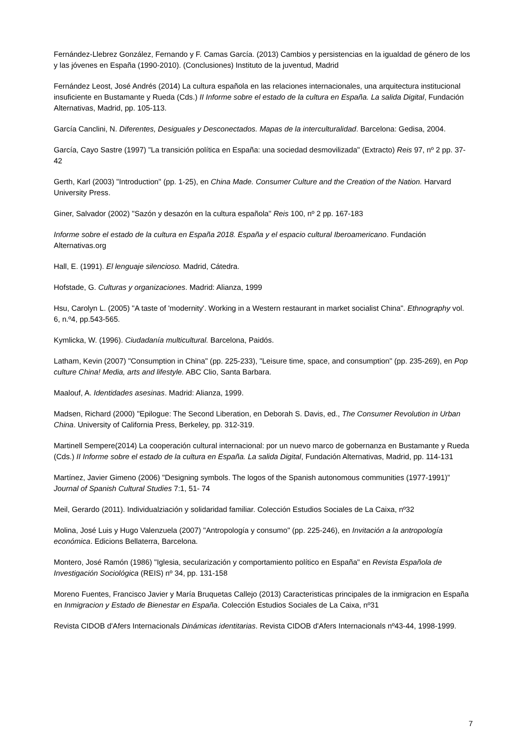Fernández-Llebrez González, Fernando y F. Camas García. (2013) Cambios y persistencias en la igualdad de género de los y las jóvenes en España (1990-2010). (Conclusiones) Instituto de la juventud, Madrid
Fernández Leost, José Andrés (2014) La cultura española en las relaciones internacionales, una arquitectura institucional insuficiente en Bustamante y Rueda (Cds.) II Informe sobre el estado de la cultura en España. La salida Digital, Fundación Alternativas, Madrid, pp. 105-113.
García Canclini, N. Diferentes, Desiguales y Desconectados. Mapas de la interculturalidad. Barcelona: Gedisa, 2004.
García, Cayo Sastre (1997) "La transición política en España: una sociedad desmovilizada" (Extracto) Reis 97, nº 2 pp. 37-42
Gerth, Karl (2003) "Introduction" (pp. 1-25), en China Made. Consumer Culture and the Creation of the Nation. Harvard University Press.
Giner, Salvador (2002) "Sazón y desazón en la cultura española" Reis 100, nº 2 pp. 167-183
Informe sobre el estado de la cultura en España 2018. España y el espacio cultural Iberoamericano. Fundación Alternativas.org
Hall, E. (1991). El lenguaje silencioso. Madrid, Cátedra.
Hofstade, G. Culturas y organizaciones. Madrid: Alianza, 1999
Hsu, Carolyn L. (2005) "A taste of 'modernity'. Working in a Western restaurant in market socialist China". Ethnography vol. 6, n.º4, pp.543-565.
Kymlicka, W. (1996). Ciudadanía multicultural. Barcelona, Paidós.
Latham, Kevin (2007) "Consumption in China" (pp. 225-233), "Leisure time, space, and consumption" (pp. 235-269), en Pop culture China! Media, arts and lifestyle. ABC Clio, Santa Barbara.
Maalouf, A. Identidades asesinas. Madrid: Alianza, 1999.
Madsen, Richard (2000) "Epilogue: The Second Liberation, en Deborah S. Davis, ed., The Consumer Revolution in Urban China. University of California Press, Berkeley, pp. 312-319.
Martinell Sempere(2014) La cooperación cultural internacional: por un nuevo marco de gobernanza en Bustamante y Rueda (Cds.) II Informe sobre el estado de la cultura en España. La salida Digital, Fundación Alternativas, Madrid, pp. 114-131
Martínez, Javier Gimeno (2006) "Designing symbols. The logos of the Spanish autonomous communities (1977-1991)" Journal of Spanish Cultural Studies 7:1, 51- 74
Meil, Gerardo (2011). Individualziación y solidaridad familiar. Colección Estudios Sociales de La Caixa, nº32
Molina, José Luis y Hugo Valenzuela (2007) "Antropología y consumo" (pp. 225-246), en Invitación a la antropología económica. Edicions Bellaterra, Barcelona.
Montero, José Ramón (1986) "Iglesia, secularización y comportamiento político en España" en Revista Española de Investigación Sociológica (REIS) nº 34, pp. 131-158
Moreno Fuentes, Francisco Javier y María Bruquetas Callejo (2013) Caracteristicas principales de la inmigracion en España en Inmigracion y Estado de Bienestar en España. Colección Estudios Sociales de La Caixa, nº31
Revista CIDOB d'Afers Internacionals Dinámicas identitarias. Revista CIDOB d'Afers Internacionals nº43-44, 1998-1999.
7